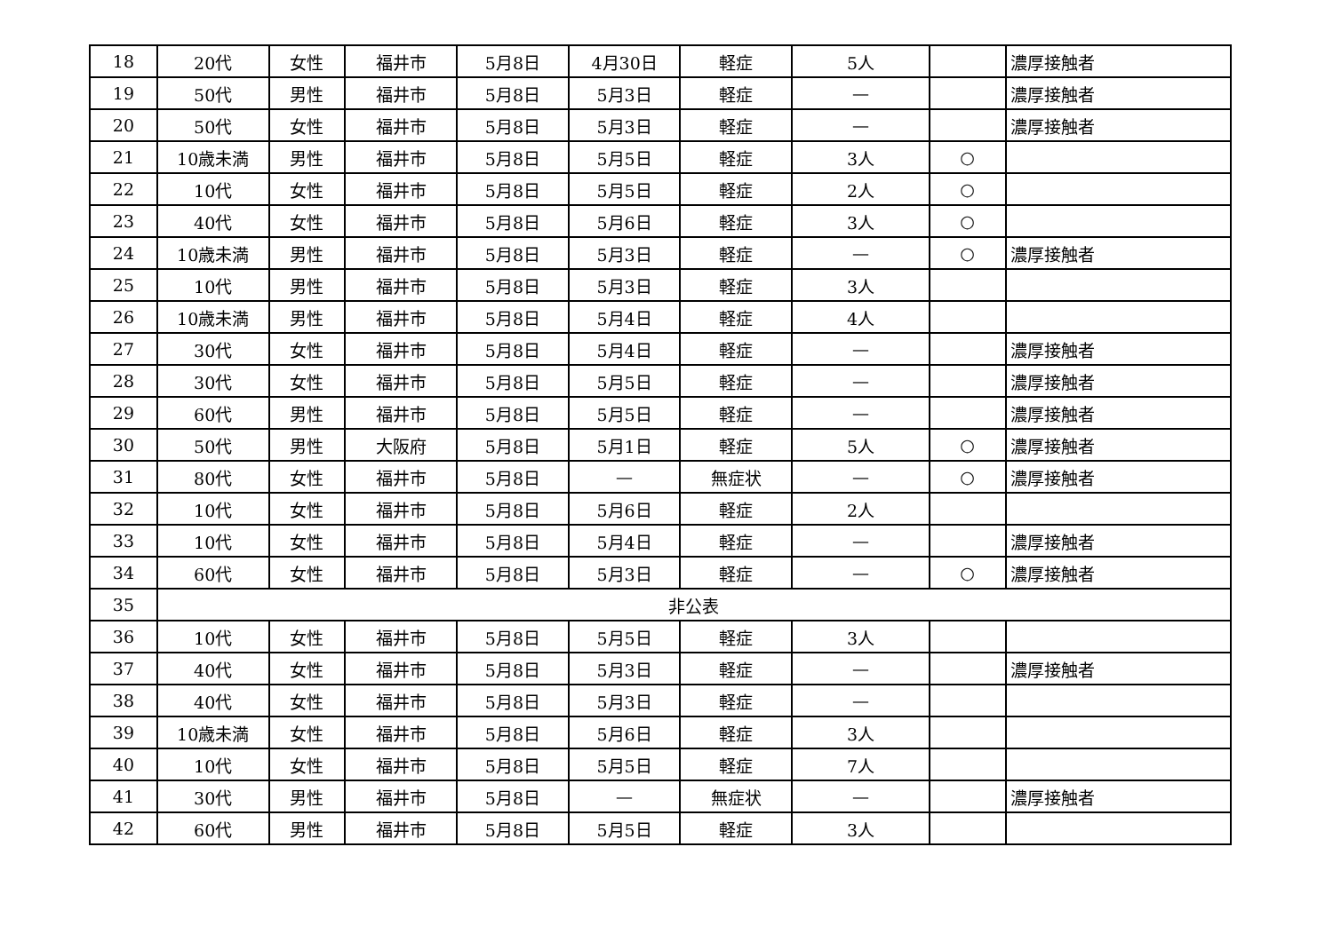| 18 | 20代 | 女性 | 福井市 | 5月8日 | 4月30日 | 軽症 | 5人 | | 濃厚接触者 |
| 19 | 50代 | 男性 | 福井市 | 5月8日 | 5月3日 | 軽症 | — | | 濃厚接触者 |
| 20 | 50代 | 女性 | 福井市 | 5月8日 | 5月3日 | 軽症 | — | | 濃厚接触者 |
| 21 | 10歳未満 | 男性 | 福井市 | 5月8日 | 5月5日 | 軽症 | 3人 | ○ | |
| 22 | 10代 | 女性 | 福井市 | 5月8日 | 5月5日 | 軽症 | 2人 | ○ | |
| 23 | 40代 | 女性 | 福井市 | 5月8日 | 5月6日 | 軽症 | 3人 | ○ | |
| 24 | 10歳未満 | 男性 | 福井市 | 5月8日 | 5月3日 | 軽症 | — | ○ | 濃厚接触者 |
| 25 | 10代 | 男性 | 福井市 | 5月8日 | 5月3日 | 軽症 | 3人 | | |
| 26 | 10歳未満 | 男性 | 福井市 | 5月8日 | 5月4日 | 軽症 | 4人 | | |
| 27 | 30代 | 女性 | 福井市 | 5月8日 | 5月4日 | 軽症 | — | | 濃厚接触者 |
| 28 | 30代 | 女性 | 福井市 | 5月8日 | 5月5日 | 軽症 | — | | 濃厚接触者 |
| 29 | 60代 | 男性 | 福井市 | 5月8日 | 5月5日 | 軽症 | — | | 濃厚接触者 |
| 30 | 50代 | 男性 | 大阪府 | 5月8日 | 5月1日 | 軽症 | 5人 | ○ | 濃厚接触者 |
| 31 | 80代 | 女性 | 福井市 | 5月8日 | — | 無症状 | — | ○ | 濃厚接触者 |
| 32 | 10代 | 女性 | 福井市 | 5月8日 | 5月6日 | 軽症 | 2人 | | |
| 33 | 10代 | 女性 | 福井市 | 5月8日 | 5月4日 | 軽症 | — | | 濃厚接触者 |
| 34 | 60代 | 女性 | 福井市 | 5月8日 | 5月3日 | 軽症 | — | ○ | 濃厚接触者 |
| 35 | 非公表 | | | | | | | | |
| 36 | 10代 | 女性 | 福井市 | 5月8日 | 5月5日 | 軽症 | 3人 | | |
| 37 | 40代 | 女性 | 福井市 | 5月8日 | 5月3日 | 軽症 | — | | 濃厚接触者 |
| 38 | 40代 | 女性 | 福井市 | 5月8日 | 5月3日 | 軽症 | — | | |
| 39 | 10歳未満 | 女性 | 福井市 | 5月8日 | 5月6日 | 軽症 | 3人 | | |
| 40 | 10代 | 女性 | 福井市 | 5月8日 | 5月5日 | 軽症 | 7人 | | |
| 41 | 30代 | 男性 | 福井市 | 5月8日 | — | 無症状 | — | | 濃厚接触者 |
| 42 | 60代 | 男性 | 福井市 | 5月8日 | 5月5日 | 軽症 | 3人 | | |